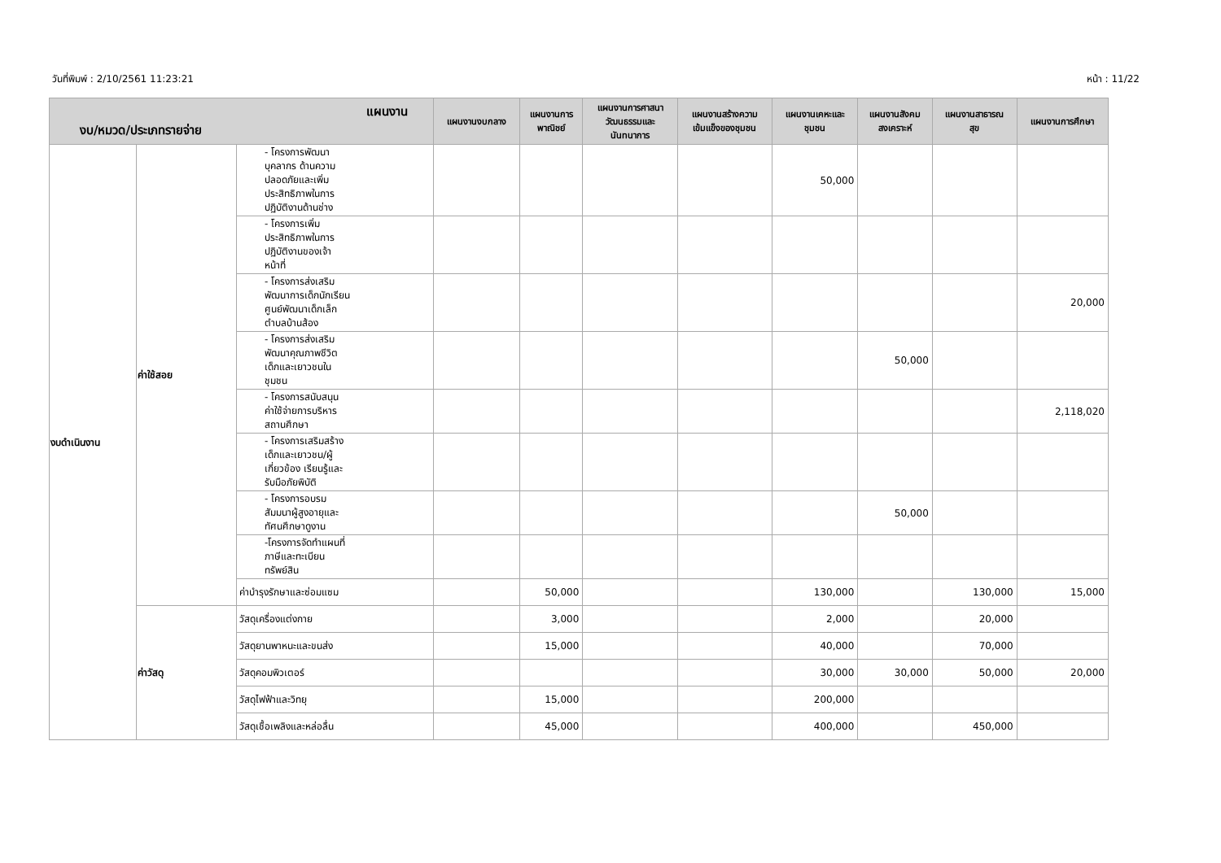วันที่พิมพ์ : 2/10/2561 11:23:21 หน้า : 11/22
| แผนงาน งบ/หมวด/ประเภทรายจ่าย | | | แผนงานงบกลาง | แผนงานการ พาณิชย์ | แผนงานการศาสนา วัฒนธรรมและ นันทนาการ | แผนงานสร้างความ เข้มแข็งของชุมชน | แผนงานเคหะและ ชุมชน | แผนงานสังคม สงเคราะห์ | แผนงานสาธารณ สุข | แผนงานการศึกษา |
| --- | --- | --- | --- | --- | --- | --- | --- | --- | --- | --- |
| งบดำเนินงาน | ค่าใช้สอย | - โครงการพัฒนา บุคลากร ด้านความ ปลอดภัยและเพิ่ม ประสิทธิภาพในการ ปฏิบัติงานด้านช่าง | | | | | 50,000 | | | |
| | | - โครงการเพิ่ม ประสิทธิภาพในการ ปฏิบัติงานของเจ้า หน้าที่ | | | | | | | | |
| | | - โครงการส่งเสริม พัฒนาการเด็กนักเรียน ศูนย์พัฒนาเด็กเล็ก ตำบลบ้านส้อง | | | | | | | | 20,000 |
| | | - โครงการส่งเสริม พัฒนาคุณภาพชีวิต เด็กและเยาวชนใน ชุมชน | | | | | | 50,000 | | |
| | | - โครงการสนับสนุน ค่าใช้จ่ายการบริหาร สถานศึกษา | | | | | | | | 2,118,020 |
| | | - โครงการเสริมสร้าง เด็กและเยาวชน/ผู้ เกี่ยวข้อง เรียนรู้และ รับมือภัยพิบัติ | | | | | | | | |
| | | - โครงการอบรม สัมมนาผู้สูงอายุและ ทัศนศึกษาดูงาน | | | | | | 50,000 | | |
| | | -โครงการจัดทำแผนที่ ภาษีและทะเบียน ทรัพย์สิน | | | | | | | | |
| | | ค่าบำรุงรักษาและซ่อมแซม | | 50,000 | | | 130,000 | | 130,000 | 15,000 |
| | ค่าวัสดุ | วัสดุเครื่องแต่งกาย | | 3,000 | | | 2,000 | | 20,000 | |
| | | วัสดุยานพาหนะและขนส่ง | | 15,000 | | | 40,000 | | 70,000 | |
| | | วัสดุคอมพิวเตอร์ | | | | | 30,000 | 30,000 | 50,000 | 20,000 |
| | | วัสดุไฟฟ้าและวิทยุ | | 15,000 | | | 200,000 | | | |
| | | วัสดุเชื้อเพลิงและหล่อลื่น | | 45,000 | | | 400,000 | | 450,000 | |